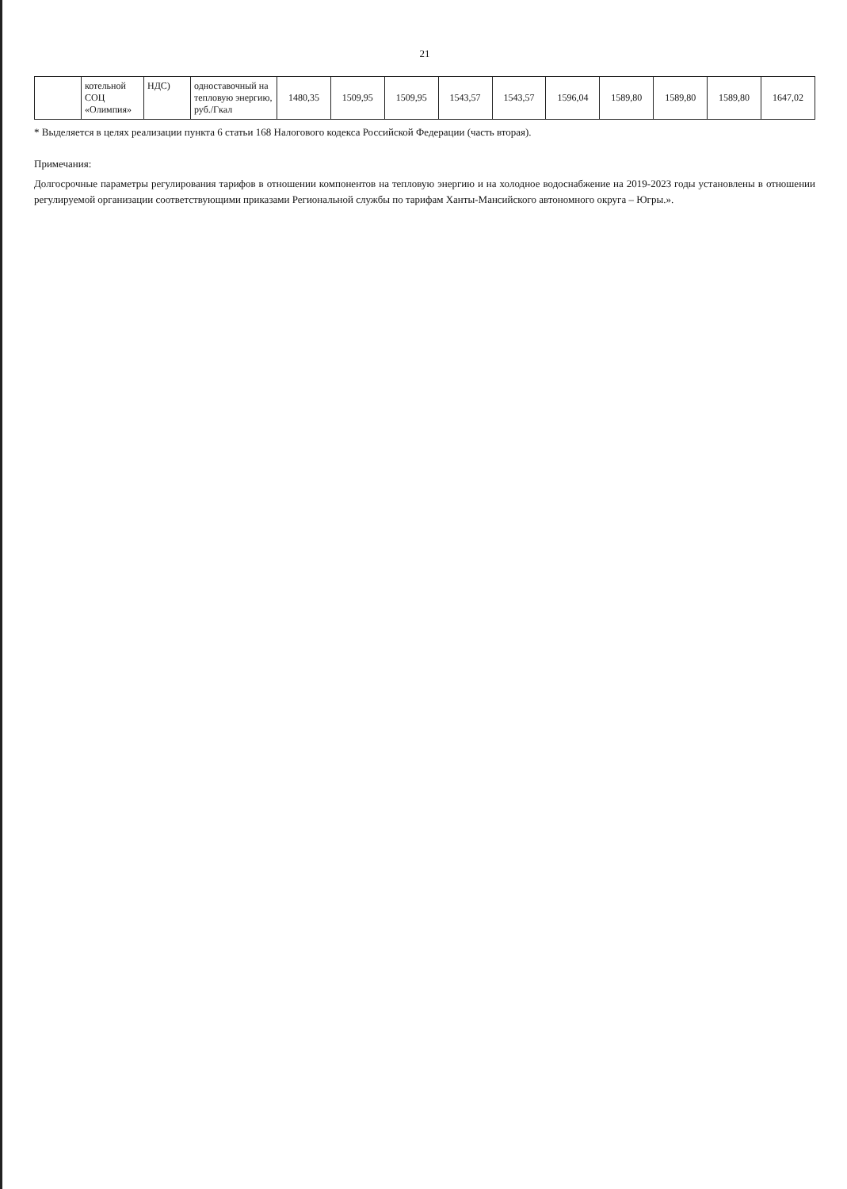21
| | котельной СОЦ «Олимпия» | НДС) | одноставочный на тепловую энергию, руб./Гкал | 1480,35 | 1509,95 | 1509,95 | 1543,57 | 1543,57 | 1596,04 | 1589,80 | 1589,80 | 1589,80 | 1647,02 |
* Выделяется в целях реализации пункта 6 статьи 168 Налогового кодекса Российской Федерации (часть вторая).
Примечания:
Долгосрочные параметры регулирования тарифов в отношении компонентов на тепловую энергию и на холодное водоснабжение на 2019-2023 годы установлены в отношении регулируемой организации соответствующими приказами Региональной службы по тарифам Ханты-Мансийского автономного округа – Югры.».